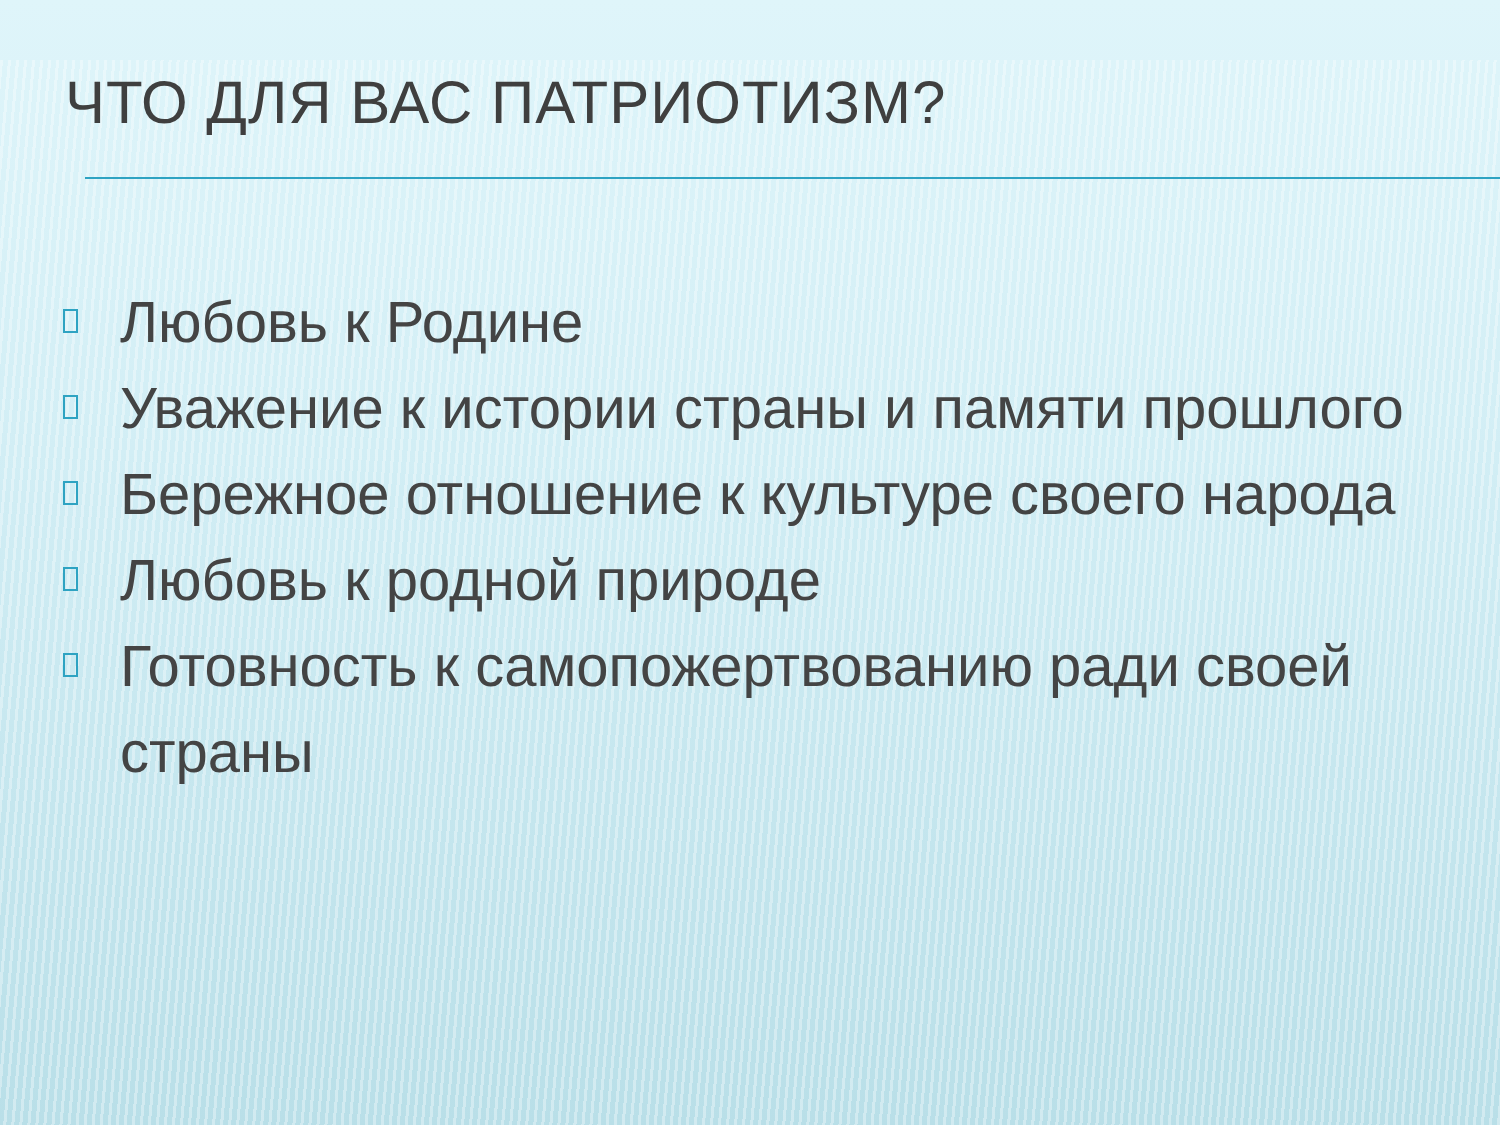ЧТО ДЛЯ ВАС ПАТРИОТИЗМ?
Любовь к Родине
Уважение к истории страны и памяти прошлого
Бережное отношение к культуре своего народа
Любовь к родной природе
Готовность к самопожертвованию ради своей страны